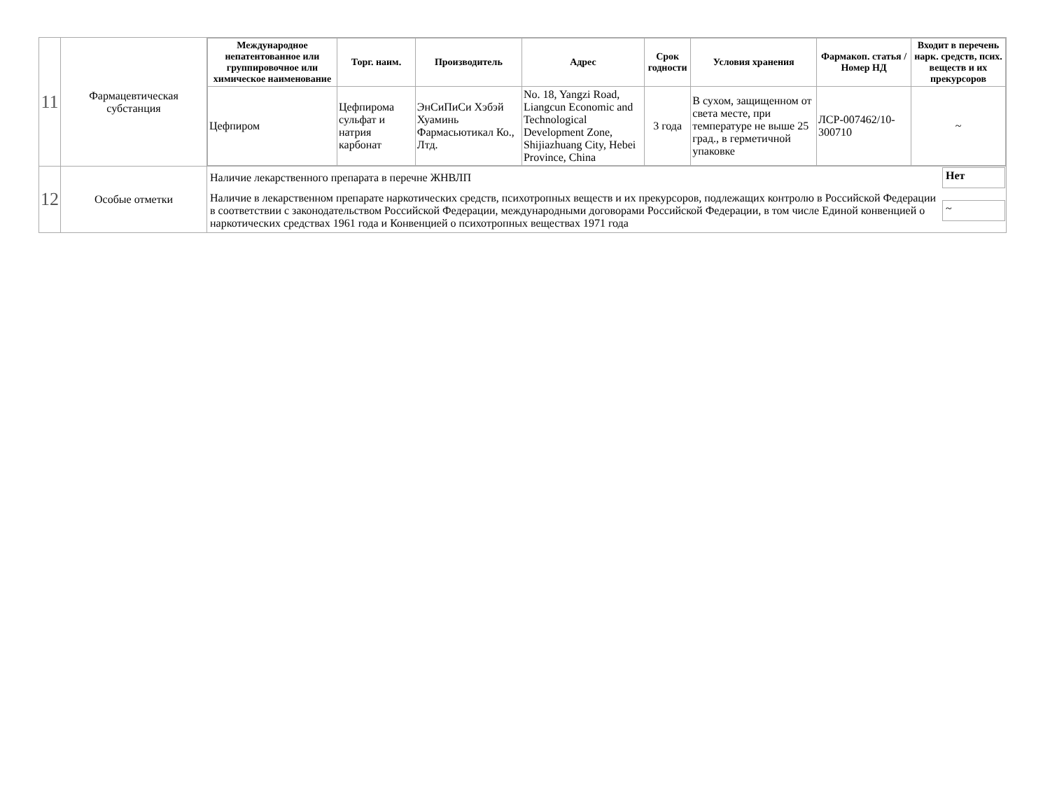| 11 | Фармацевтическая субстанция | / Международное непатентованное или группировочное или химическое наименование / Торг. наим. / Производитель / Адрес / Срок годности / Условия хранения / Фармакоп. статья / Номер НД / Входит в перечень нарк. средств, псих. веществ и их прекурсоров / / --- / --- / --- / --- / --- / --- / --- / --- / / Цефпиром / Цефпирома сульфат и натрия карбонат / ЭнСиПиСи Хэбэй Хуаминь Фармасьютикал Ко., Лтд. / No. 18, Yangzi Road, Liangcun Economic and Technological Development Zone, Shijiazhuang City, Hebei Province, China / 3 года / В сухом, защищенном от света месте, при температуре не выше 25 град., в герметичной упаковке / ЛСР-007462/10-300710 / ~ / |
| 12 | Особые отметки | / Наличие лекарственного препарата в перечне ЖНВЛП / Нет / / Наличие в лекарственном препарате наркотических средств, психотропных веществ и их прекурсоров, подлежащих контролю в Российской Федерации в соответствии с законодательством Российской Федерации, международными договорами Российской Федерации, в том числе Единой конвенцией о наркотических средствах 1961 года и Конвенцией о психотропных веществах 1971 года / ~ / |